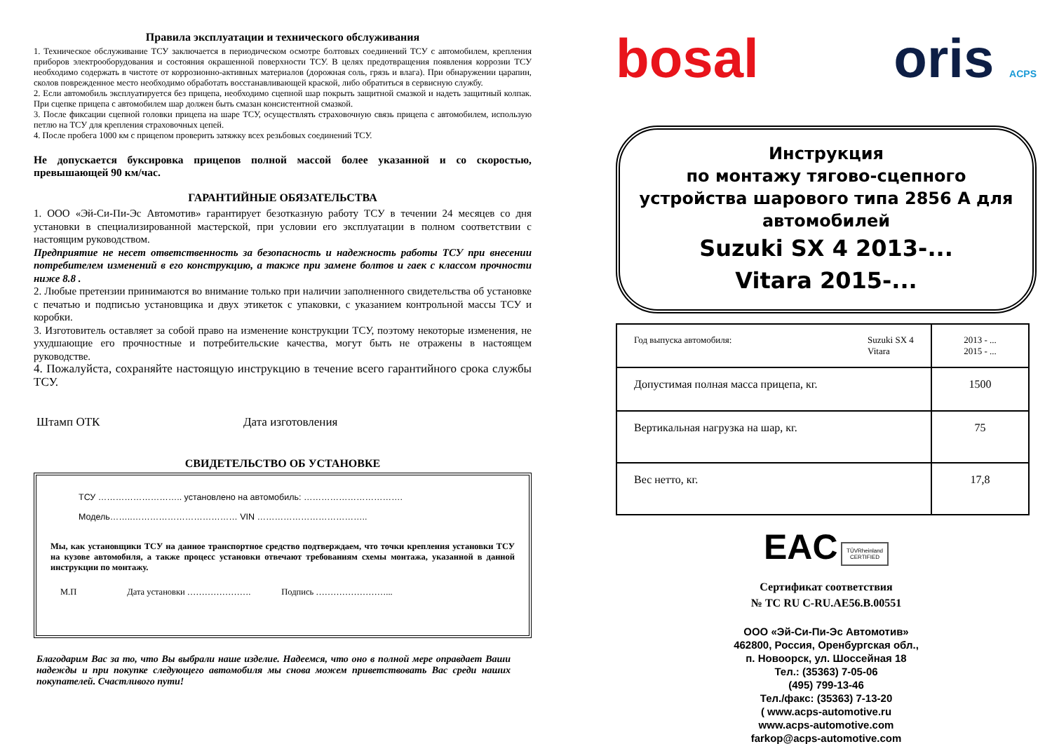Правила эксплуатации и технического обслуживания
1. Техническое обслуживание ТСУ заключается в периодическом осмотре болтовых соединений ТСУ с автомобилем, крепления приборов электрооборудования и состояния окрашенной поверхности ТСУ. В целях предотвращения появления коррозии ТСУ необходимо содержать в чистоте от коррозионно-активных материалов (дорожная соль, грязь и влага). При обнаружении царапин, сколов поврежденное место необходимо обработать восстанавливающей краской, либо обратиться в сервисную службу.
2. Если автомобиль эксплуатируется без прицепа, необходимо сцепной шар покрыть защитной смазкой и надеть защитный колпак. При сцепке прицепа с автомобилем шар должен быть смазан консистентной смазкой.
3. После фиксации сцепной головки прицепа на шаре ТСУ, осуществлять страховочную связь прицепа с автомобилем, использую петлю на ТСУ для крепления страховочных цепей.
4. После пробега 1000 км с прицепом проверить затяжку всех резьбовых соединений ТСУ.
Не допускается буксировка прицепов полной массой более указанной и со скоростью, превышающей 90 км/час.
ГАРАНТИЙНЫЕ ОБЯЗАТЕЛЬСТВА
1. ООО «Эй-Си-Пи-Эс Автомотив» гарантирует безотказную работу ТСУ в течении 24 месяцев со дня установки в специализированной мастерской, при условии его эксплуатации в полном соответствии с настоящим руководством.
Предприятие не несет ответственность за безопасность и надежность работы ТСУ при внесении потребителем изменений в его конструкцию, а также при замене болтов и гаек с классом прочности ниже 8.8 .
2. Любые претензии принимаются во внимание только при наличии заполненного свидетельства об установке с печатью и подписью установщика и двух этикеток с упаковки, с указанием контрольной массы ТСУ и коробки.
3. Изготовитель оставляет за собой право на изменение конструкции ТСУ, поэтому некоторые изменения, не ухудшающие его прочностные и потребительские качества, могут быть не отражены в настоящем руководстве.
4. Пожалуйста, сохраняйте настоящую инструкцию в течение всего гарантийного срока службы ТСУ.
Штамп ОТК Дата изготовления
СВИДЕТЕЛЬСТВО ОБ УСТАНОВКЕ
ТСУ ……………………….. установлено на автомобиль: …………………………….
Модель……..……………………………… VIN ………………………………..
Мы, как установщики ТСУ на данное транспортное средство подтверждаем, что точки крепления установки ТСУ на кузове автомобиля, а также процесс установки отвечают требованиям схемы монтажа, указанной в данной инструкции по монтажу.
М.П Дата установки …………………. Подпись ……………………...
Благодарим Вас за то, что Вы выбрали наше изделие. Надеемся, что оно в полной мере оправдает Ваши надежды и при покупке следующего автомобиля мы снова можем приветствовать Вас среди наших покупателей. Счастливого пути!
bosal oris ACPS
Инструкция
по монтажу тягово-сцепного устройства шарового типа 2856 А для автомобилей
Suzuki SX 4 2013-...
Vitara 2015-...
| Год выпуска автомобиля: Suzuki SX 4 Vitara | 2013 - ... 2015 - ... |
| Допустимая полная масса прицепа, кг. | 1500 |
| Вертикальная нагрузка на шар, кг. | 75 |
| Вес нетто, кг. | 17,8 |
EAC TÜVRheinland
CERTIFIED
Сертификат соответствия
№ ТС RU C-RU.AE56.B.00551
ООО «Эй-Си-Пи-Эс Автомотив»
462800, Россия, Оренбургская обл.,
п. Новоорск, ул. Шоссейная 18
Тел.: (35363) 7-05-06
(495) 799-13-46
Тел./факс: (35363) 7-13-20
( www.acps-automotive.ru
www.acps-automotive.com
farkop@acps-automotive.com